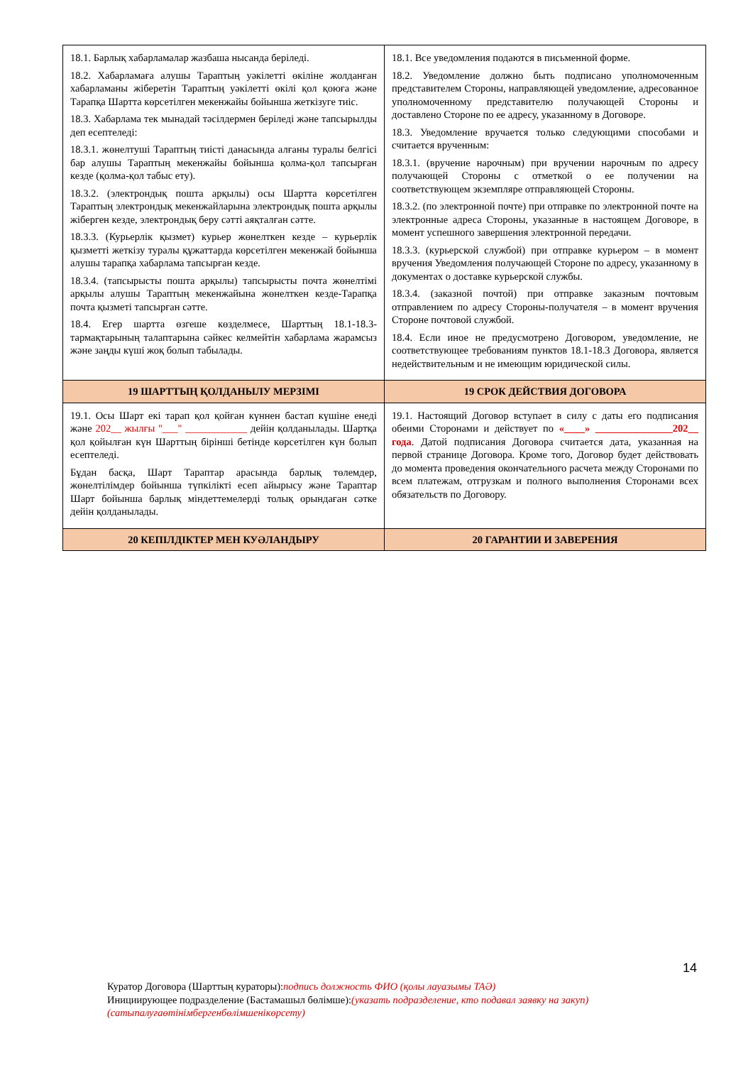| 18.1. Барлық хабарламалар жазбаша нысанда беріледі. 18.2. Хабарламаға алушы Тараптың уәкілетті өкіліне жолданған хабарламаны жіберетін Тараптың уәкілетті өкілі қол қоюға және Тарапқа Шартта көрсетілген мекенжайы бойынша жеткізуге тиіс. 18.3. Хабарлама тек мынадай тәсілдермен беріледі және тапсырылды деп есептеледі: 18.3.1. жөнелтуші Тараптың тиісті данасында алғаны туралы белгісі бар алушы Тараптың мекенжайы бойынша қолма-қол тапсырған кезде (қолма-қол табыс ету). 18.3.2. (электрондық пошта арқылы) осы Шартта көрсетілген Тараптың электрондық мекенжайларына электрондық пошта арқылы жіберген кезде, электрондық беру сәтті аяқталған сәтте. 18.3.3. (Курьерлік қызмет) курьер жөнелткен кезде – курьерлік қызметті жеткізу туралы құжаттарда көрсетілген мекенжай бойынша алушы тарапқа хабарлама тапсырған кезде. 18.3.4. (тапсырысты пошта арқылы) тапсырысты почта жөнелтімі арқылы алушы Тараптың мекенжайына жөнелткен кезде-Тарапқа почта қызметі тапсырған сәтте. 18.4. Егер шартта өзгеше көзделмесе, Шарттың 18.1-18.3-тармақтарының талаптарына сәйкес келмейтін хабарлама жарамсыз және заңды күші жоқ болып табылады. | 18.1. Все уведомления подаются в письменной форме. 18.2. Уведомление должно быть подписано уполномоченным представителем Стороны, направляющей уведомление, адресованное уполномоченному представителю получающей Стороны и доставлено Стороне по ее адресу, указанному в Договоре. 18.3. Уведомление вручается только следующими способами и считается врученным: 18.3.1. (вручение нарочным) при вручении нарочным по адресу получающей Стороны с отметкой о ее получении на соответствующем экземпляре отправляющей Стороны. 18.3.2. (по электронной почте) при отправке по электронной почте на электронные адреса Стороны, указанные в настоящем Договоре, в момент успешного завершения электронной передачи. 18.3.3. (курьерской службой) при отправке курьером – в момент вручения Уведомления получающей Стороне по адресу, указанному в документах о доставке курьерской службы. 18.3.4. (заказной почтой) при отправке заказным почтовым отправлением по адресу Стороны-получателя – в момент вручения Стороне почтовой службой. 18.4. Если иное не предусмотрено Договором, уведомление, не соответствующее требованиям пунктов 18.1-18.3 Договора, является недействительным и не имеющим юридической силы. |
| 19 ШАРТТЫҢ ҚОЛДАНЫЛУ МЕРЗІМІ | 19 СРОК ДЕЙСТВИЯ ДОГОВОРА |
| 19.1. Осы Шарт екі тарап қол қойған күннен бастап күшіне енеді және 202__ жылғы "___" ____________ дейін қолданылады. Шартқа қол қойылған күн Шарттың бірінші бетінде көрсетілген күн болып есептеледі. Бұдан басқа, Шарт Тараптар арасында барлық төлемдер, жөнелтілімдер бойынша түпкілікті есеп айырысу және Тараптар Шарт бойынша барлық міндеттемелерді толық орындаған сәтке дейін қолданылады. | 19.1. Настоящий Договор вступает в силу с даты его подписания обеими Сторонами и действует по «____» _______________202__ года . Датой подписания Договора считается дата, указанная на первой странице Договора. Кроме того, Договор будет действовать до момента проведения окончательного расчета между Сторонами по всем платежам, отгрузкам и полного выполнения Сторонами всех обязательств по Договору. |
| 20 КЕПІЛДІКТЕР МЕН КУӘЛАНДЫРУ | 20 ГАРАНТИИ И ЗАВЕРЕНИЯ |
14
Куратор Договора (Шарттың кураторы):подпись должность ФИО (қолы лауазымы ТАӘ)
Инициирующее подразделение (Бастамашыл бөлімше):(указать подразделение, кто подавал заявку на закуп)
(сатыпалуғаөтінімбергенбөлімшенікөрсету)